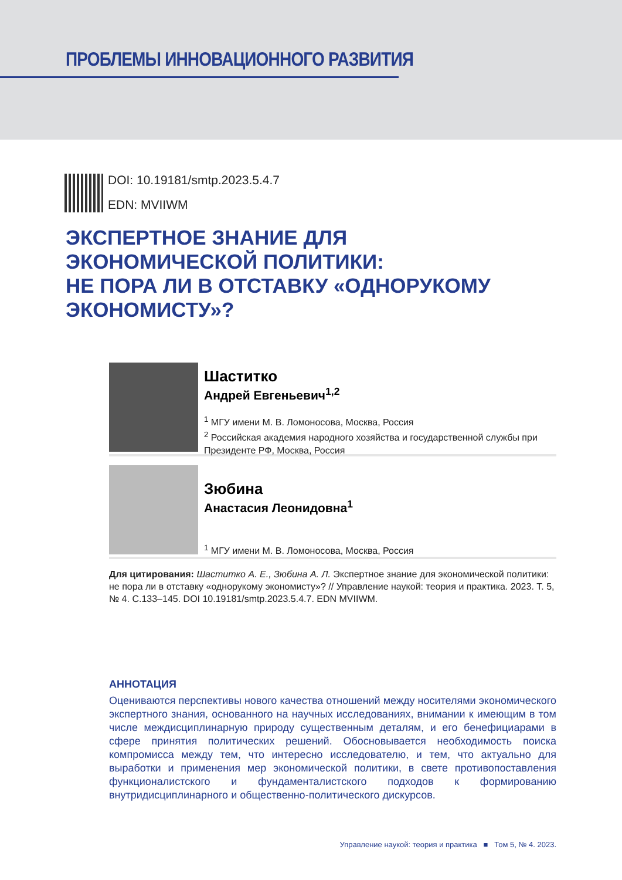ПРОБЛЕМЫ ИННОВАЦИОННОГО РАЗВИТИЯ
DOI: 10.19181/smtp.2023.5.4.7
EDN: MVIIWM
ЭКСПЕРТНОЕ ЗНАНИЕ ДЛЯ
ЭКОНОМИЧЕСКОЙ ПОЛИТИКИ:
НЕ ПОРА ЛИ В ОТСТАВКУ «ОДНОРУКОМУ
ЭКОНОМИСТУ»?
Шаститко
Андрей Евгеньевич<sup>1,2</sup>
<sup>1</sup> МГУ имени М. В. Ломоносова, Москва, Россия
<sup>2</sup> Российская академия народного хозяйства и государственной службы при Президенте РФ, Москва, Россия
Зюбина
Анастасия Леонидовна<sup>1</sup>
<sup>1</sup> МГУ имени М. В. Ломоносова, Москва, Россия
Для цитирования: Шаститко А. Е., Зюбина А. Л. Экспертное знание для экономической политики: не пора ли в отставку «однорукому экономисту»? // Управление наукой: теория и практика. 2023. Т. 5, № 4. С.133–145. DOI 10.19181/smtp.2023.5.4.7. EDN MVIIWM.
АННОТАЦИЯ
Оцениваются перспективы нового качества отношений между носителями экономического экспертного знания, основанного на научных исследованиях, внимании к имеющим в том числе междисциплинарную природу существенным деталям, и его бенефициарами в сфере принятия политических решений. Обосновывается необходимость поиска компромисса между тем, что интересно исследователю, и тем, что актуально для выработки и применения мер экономической политики, в свете противопоставления функционалистского и фундаменталистского подходов к формированию внутридисциплинарного и общественно-политического дискурсов.
Управление наукой: теория и практика ■ Том 5, № 4. 2023.